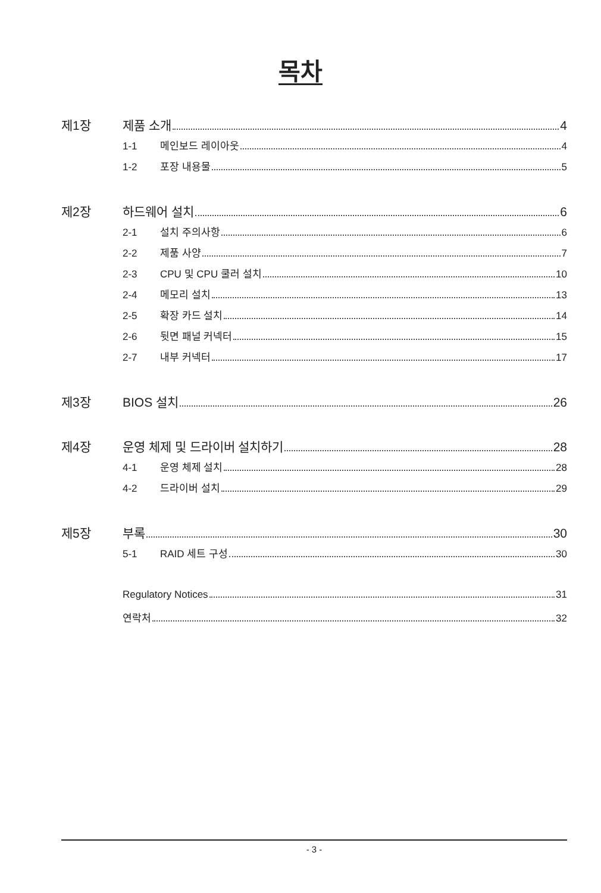목차
제1장 제품 소개 4
1-1 메인보드 레이아웃 4
1-2 포장 내용물 5
제2장 하드웨어 설치 6
2-1 설치 주의사항 6
2-2 제품 사양 7
2-3 CPU 및 CPU 쿨러 설치 10
2-4 메모리 설치 13
2-5 확장 카드 설치 14
2-6 뒷면 패널 커넥터 15
2-7 내부 커넥터 17
제3장 BIOS 설치 26
제4장 운영 체제 및 드라이버 설치하기 28
4-1 운영 체제 설치 28
4-2 드라이버 설치 29
제5장 부록 30
5-1 RAID 세트 구성 30
Regulatory Notices 31
연락처 32
- 3 -